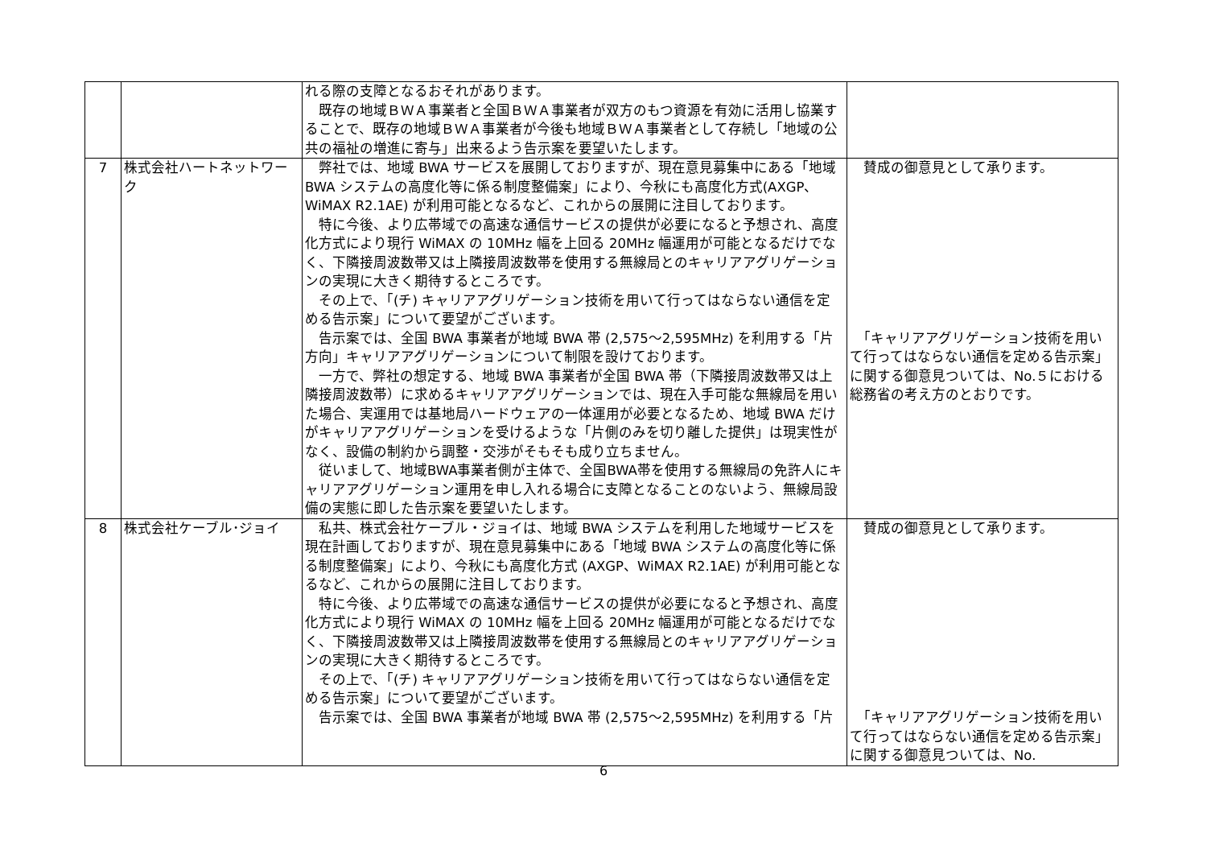| | | れる際の支障となるおそれがあります。 既存の地域ＢＷＡ事業者と全国ＢＷＡ事業者が双方のもつ資源を有効に活用し協業することで、既存の地域ＢＷＡ事業者が今後も地域ＢＷＡ事業者として存続し「地域の公共の福祉の増進に寄与」出来るよう告示案を要望いたします。 | |
| 7 | 株式会社ハートネットワーク | 弊社では、地域 BWA サービスを展開しておりますが、現在意見募集中にある「地域 BWA システムの高度化等に係る制度整備案」により、今秋にも高度化方式(AXGP、WiMAX R2.1AE) が利用可能となるなど、これからの展開に注目しております。 特に今後、より広帯域での高速な通信サービスの提供が必要になると予想され、高度化方式により現行 WiMAX の 10MHz 幅を上回る 20MHz 幅運用が可能となるだけでなく、下隣接周波数帯又は上隣接周波数帯を使用する無線局とのキャリアアグリゲーションの実現に大きく期待するところです。 その上で、「(チ) キャリアアグリゲーション技術を用いて行ってはならない通信を定める告示案」について要望がございます。 告示案では、全国 BWA 事業者が地域 BWA 帯 (2,575～2,595MHz) を利用する「片方向」キャリアアグリゲーションについて制限を設けております。 一方で、弊社の想定する、地域 BWA 事業者が全国 BWA 帯（下隣接周波数帯又は上隣接周波数帯）に求めるキャリアアグリゲーションでは、現在入手可能な無線局を用いた場合、実運用では基地局ハードウェアの一体運用が必要となるため、地域 BWA だけがキャリアアグリゲーションを受けるような「片側のみを切り離した提供」は現実性がなく、設備の制約から調整・交渉がそもそも成り立ちません。 従いまして、地域BWA事業者側が主体で、全国BWA帯を使用する無線局の免許人にキャリアアグリゲーション運用を申し入れる場合に支障となることのないよう、無線局設備の実態に即した告示案を要望いたします。 | 賛成の御意見として承ります。 「キャリアアグリゲーション技術を用いて行ってはならない通信を定める告示案」に関する御意見ついては、No.５における総務省の考え方のとおりです。 |
| 8 | 株式会社ケーブル･ジョイ | 私共、株式会社ケーブル・ジョイは、地域 BWA システムを利用した地域サービスを現在計画しておりますが、現在意見募集中にある「地域 BWA システムの高度化等に係る制度整備案」により、今秋にも高度化方式 (AXGP、WiMAX R2.1AE) が利用可能となるなど、これからの展開に注目しております。 特に今後、より広帯域での高速な通信サービスの提供が必要になると予想され、高度化方式により現行 WiMAX の 10MHz 幅を上回る 20MHz 幅運用が可能となるだけでなく、下隣接周波数帯又は上隣接周波数帯を使用する無線局とのキャリアアグリゲーションの実現に大きく期待するところです。 その上で、「(チ) キャリアアグリゲーション技術を用いて行ってはならない通信を定める告示案」について要望がございます。 告示案では、全国 BWA 事業者が地域 BWA 帯 (2,575～2,595MHz) を利用する「片 | 賛成の御意見として承ります。 「キャリアアグリゲーション技術を用いて行ってはならない通信を定める告示案」に関する御意見ついては、No. |
6